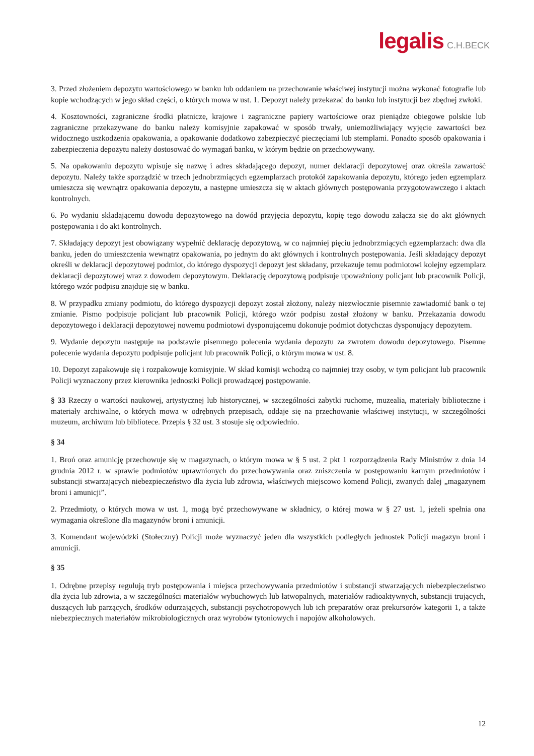legalis C.H.BECK
3. Przed złożeniem depozytu wartościowego w banku lub oddaniem na przechowanie właściwej instytucji można wykonać fotografie lub kopie wchodzących w jego skład części, o których mowa w ust. 1. Depozyt należy przekazać do banku lub instytucji bez zbędnej zwłoki.
4. Kosztowności, zagraniczne środki płatnicze, krajowe i zagraniczne papiery wartościowe oraz pieniądze obiegowe polskie lub zagraniczne przekazywane do banku należy komisyjnie zapakować w sposób trwały, uniemożliwiający wyjęcie zawartości bez widocznego uszkodzenia opakowania, a opakowanie dodatkowo zabezpieczyć pieczęciami lub stemplami. Ponadto sposób opakowania i zabezpieczenia depozytu należy dostosować do wymagań banku, w którym będzie on przechowywany.
5. Na opakowaniu depozytu wpisuje się nazwę i adres składającego depozyt, numer deklaracji depozytowej oraz określa zawartość depozytu. Należy także sporządzić w trzech jednobrzmiących egzemplarzach protokół zapakowania depozytu, którego jeden egzemplarz umieszcza się wewnątrz opakowania depozytu, a następne umieszcza się w aktach głównych postępowania przygotowawczego i aktach kontrolnych.
6. Po wydaniu składającemu dowodu depozytowego na dowód przyjęcia depozytu, kopię tego dowodu załącza się do akt głównych postępowania i do akt kontrolnych.
7. Składający depozyt jest obowiązany wypełnić deklarację depozytową, w co najmniej pięciu jednobrzmiących egzemplarzach: dwa dla banku, jeden do umieszczenia wewnątrz opakowania, po jednym do akt głównych i kontrolnych postępowania. Jeśli składający depozyt określi w deklaracji depozytowej podmiot, do którego dyspozycji depozyt jest składany, przekazuje temu podmiotowi kolejny egzemplarz deklaracji depozytowej wraz z dowodem depozytowym. Deklarację depozytową podpisuje upoważniony policjant lub pracownik Policji, którego wzór podpisu znajduje się w banku.
8. W przypadku zmiany podmiotu, do którego dyspozycji depozyt został złożony, należy niezwłocznie pisemnie zawiadomić bank o tej zmianie. Pismo podpisuje policjant lub pracownik Policji, którego wzór podpisu został złożony w banku. Przekazania dowodu depozytowego i deklaracji depozytowej nowemu podmiotowi dysponującemu dokonuje podmiot dotychczas dysponujący depozytem.
9. Wydanie depozytu następuje na podstawie pisemnego polecenia wydania depozytu za zwrotem dowodu depozytowego. Pisemne polecenie wydania depozytu podpisuje policjant lub pracownik Policji, o którym mowa w ust. 8.
10. Depozyt zapakowuje się i rozpakowuje komisyjnie. W skład komisji wchodzą co najmniej trzy osoby, w tym policjant lub pracownik Policji wyznaczony przez kierownika jednostki Policji prowadzącej postępowanie.
§ 33 Rzeczy o wartości naukowej, artystycznej lub historycznej, w szczególności zabytki ruchome, muzealia, materiały biblioteczne i materiały archiwalne, o których mowa w odrębnych przepisach, oddaje się na przechowanie właściwej instytucji, w szczególności muzeum, archiwum lub bibliotece. Przepis § 32 ust. 3 stosuje się odpowiednio.
§ 34
1. Broń oraz amunicję przechowuje się w magazynach, o którym mowa w § 5 ust. 2 pkt 1 rozporządzenia Rady Ministrów z dnia 14 grudnia 2012 r. w sprawie podmiotów uprawnionych do przechowywania oraz zniszczenia w postępowaniu karnym przedmiotów i substancji stwarzających niebezpieczeństwo dla życia lub zdrowia, właściwych miejscowo komend Policji, zwanych dalej „magazynem broni i amunicji”.
2. Przedmioty, o których mowa w ust. 1, mogą być przechowywane w składnicy, o której mowa w § 27 ust. 1, jeżeli spełnia ona wymagania określone dla magazynów broni i amunicji.
3. Komendant wojewódzki (Stołeczny) Policji może wyznaczyć jeden dla wszystkich podległych jednostek Policji magazyn broni i amunicji.
§ 35
1. Odrębne przepisy regulują tryb postępowania i miejsca przechowywania przedmiotów i substancji stwarzających niebezpieczeństwo dla życia lub zdrowia, a w szczególności materiałów wybuchowych lub łatwopalnych, materiałów radioaktywnych, substancji trujących, duszących lub parzących, środków odurzających, substancji psychotropowych lub ich preparatów oraz prekursorów kategorii 1, a także niebezpiecznych materiałów mikrobiologicznych oraz wyrobów tytoniowych i napojów alkoholowych.
12